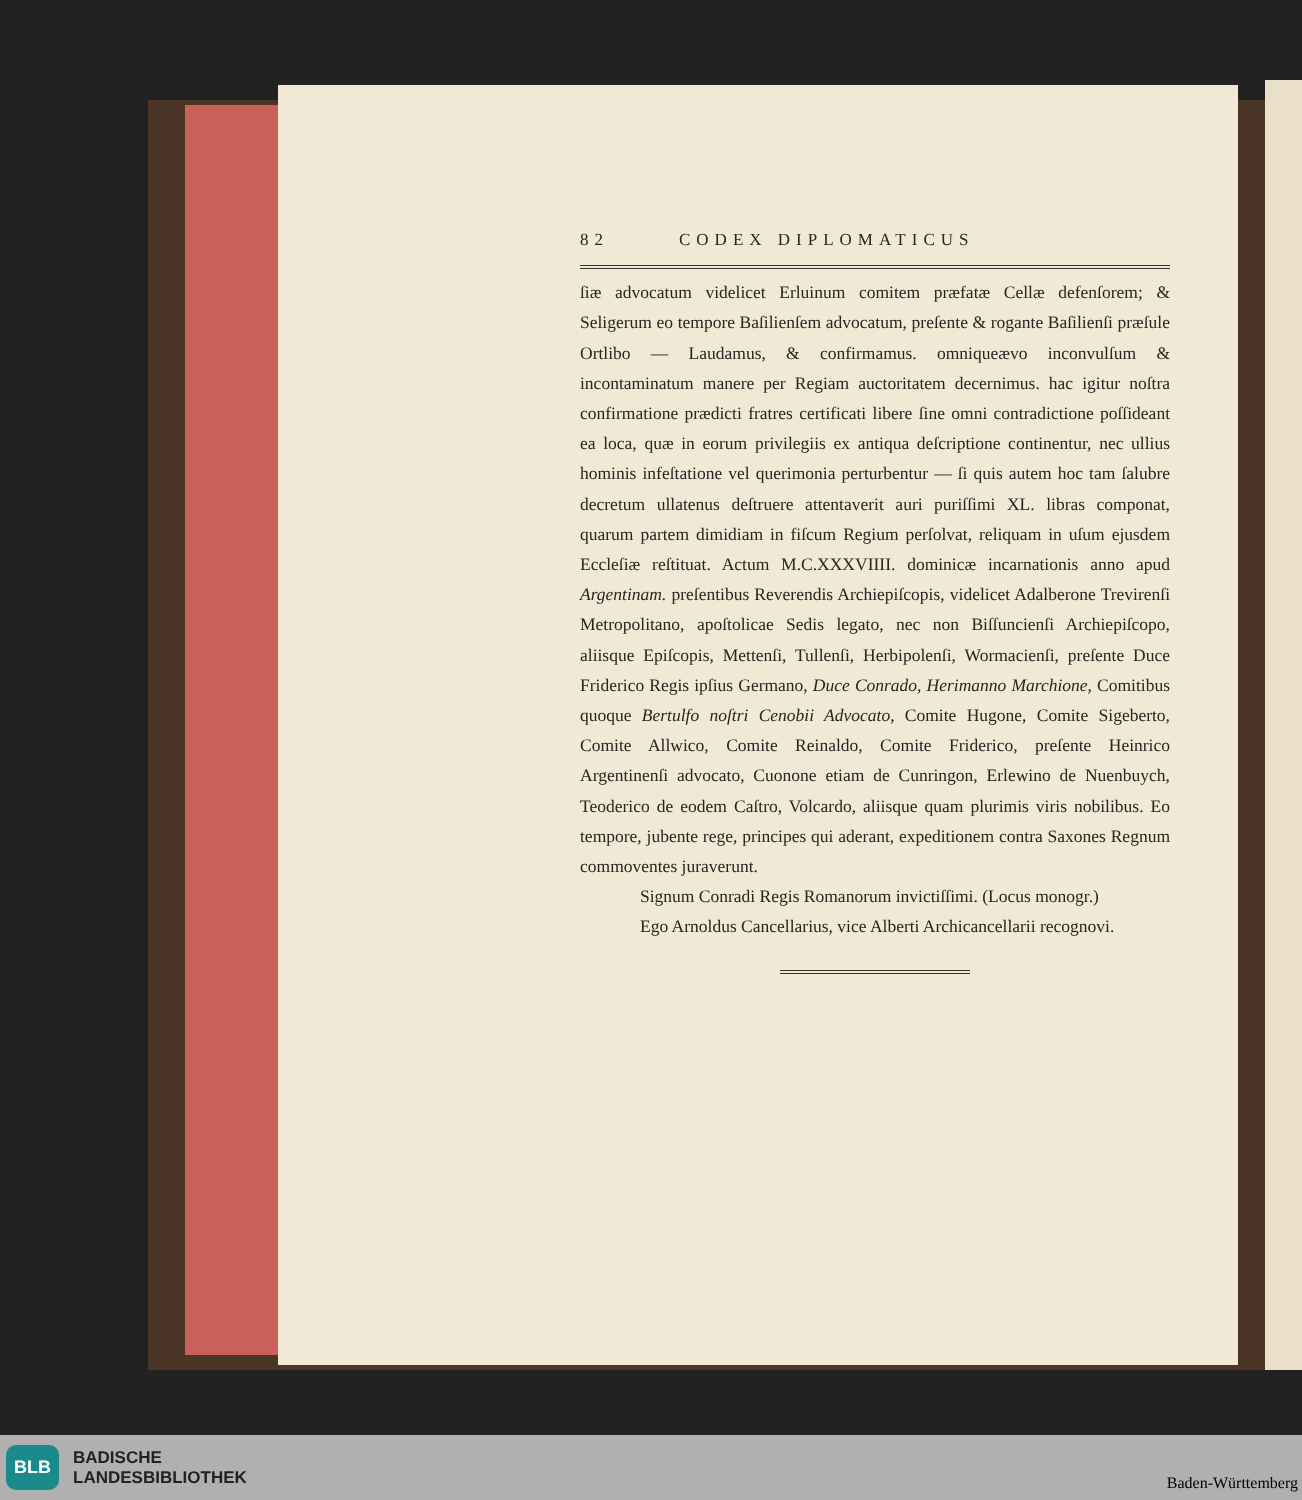82 CODEX DIPLOMATICUS
ſiæ advocatum videlicet Erluinum comitem præfatæ Cellæ defenſorem; & Seligerum eo tempore Baſilienſem advocatum, preſente & rogante Baſilienſi præſule Ortlibo — Laudamus, & confirmamus. omniqueævo inconvulſum & incontaminatum manere per Regiam auctoritatem decernimus. hac igitur noſtra confirmatione prædicti fratres certificati libere ſine omni contradictione poſſideant ea loca, quæ in eorum privilegiis ex antiqua deſcriptione continentur, nec ullius hominis infeſtatione vel querimonia perturbentur — ſi quis autem hoc tam ſalubre decretum ullatenus deſtruere attentaverit auri puriſſimi XL. libras componat, quarum partem dimidiam in fiſcum Regium perſolvat, reliquam in uſum ejusdem Eccleſiæ reſtituat. Actum M.C.XXXVIIII. dominicæ incarnationis anno apud Argentinam. preſentibus Reverendis Archiepiſcopis, videlicet Adalberone Trevirenſi Metropolitano, apoſtolicae Sedis legato, nec non Biſſuncienſi Archiepiſcopo, aliisque Epiſcopis, Mettenſi, Tullenſi, Herbipolenſi, Wormacienſi, preſente Duce Friderico Regis ipſius Germano, Duce Conrado, Herimanno Marchione, Comitibus quoque Bertulfo noſtri Cenobii Advocato, Comite Hugone, Comite Sigeberto, Comite Allwico, Comite Reinaldo, Comite Friderico, preſente Heinrico Argentinenſi advocato, Cuonone etiam de Cunringon, Erlewino de Nuenbuych, Teoderico de eodem Caſtro, Volcardo, aliisque quam plurimis viris nobilibus. Eo tempore, jubente rege, principes qui aderant, expeditionem contra Saxones Regnum commoventes juraverunt.
Signum Conradi Regis Romanorum invictiſſimi. (Locus monogr.)
Ego Arnoldus Cancellarius, vice Alberti Archicancellarii recognovi.
BLB BADISCHE
LANDESBIBLIOTHEK
Baden-Württemberg